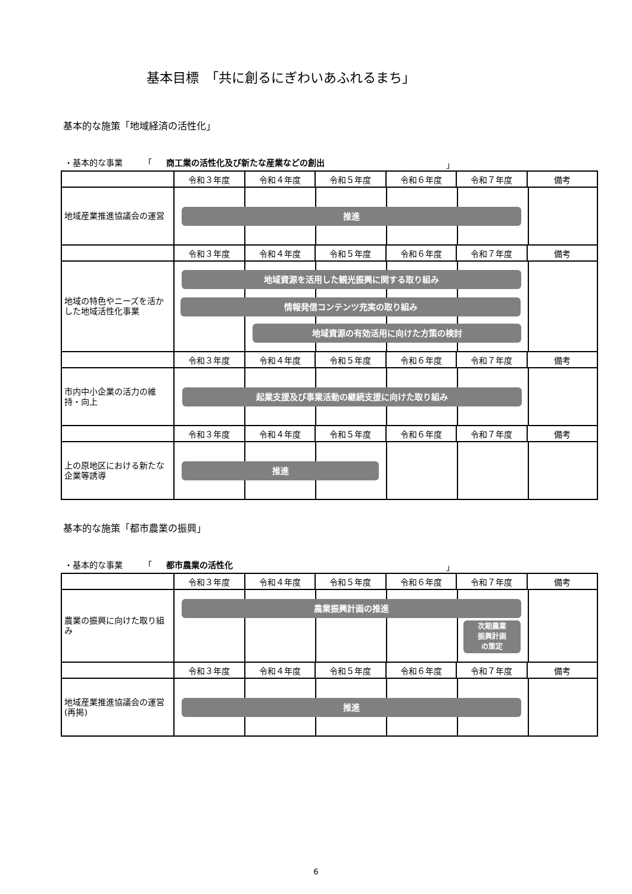基本目標　「共に創るにぎわいあふれるまち」
基本的な施策「地域経済の活性化」
・基本的な事業　　　「 商工業の活性化及び新たな産業などの創出 」
| | 令和３年度 | 令和４年度 | 令和５年度 | 令和６年度 | 令和７年度 | 備考 |
| --- | --- | --- | --- | --- | --- | --- |
| 地域産業推進協議会の運営 | 推進 | | | | | |
| | 令和３年度 | 令和４年度 | 令和５年度 | 令和６年度 | 令和７年度 | 備考 |
| 地域の特色やニーズを活かした地域活性化事業 | 地域資源を活用した観光振興に関する取り組み 情報発信コンテンツ充実の取り組み 地域資源の有効活用に向けた方策の検討 | | | | | |
| | 令和３年度 | 令和４年度 | 令和５年度 | 令和６年度 | 令和７年度 | 備考 |
| 市内中小企業の活力の維持・向上 | 起業支援及び事業活動の継続支援に向けた取り組み | | | | | |
| | 令和３年度 | 令和４年度 | 令和５年度 | 令和６年度 | 令和７年度 | 備考 |
| 上の原地区における新たな企業等誘導 | 推進 | | | | | |
基本的な施策「都市農業の振興」
・基本的な事業　　　「 都市農業の活性化 」
| | 令和３年度 | 令和４年度 | 令和５年度 | 令和６年度 | 令和７年度 | 備考 |
| --- | --- | --- | --- | --- | --- | --- |
| 農業の振興に向けた取り組み | 農業振興計画の推進 次期農業 振興計画 の策定 | | | | | |
| | 令和３年度 | 令和４年度 | 令和５年度 | 令和６年度 | 令和７年度 | 備考 |
| 地域産業推進協議会の運営(再掲) | 推進 | | | | | |
6